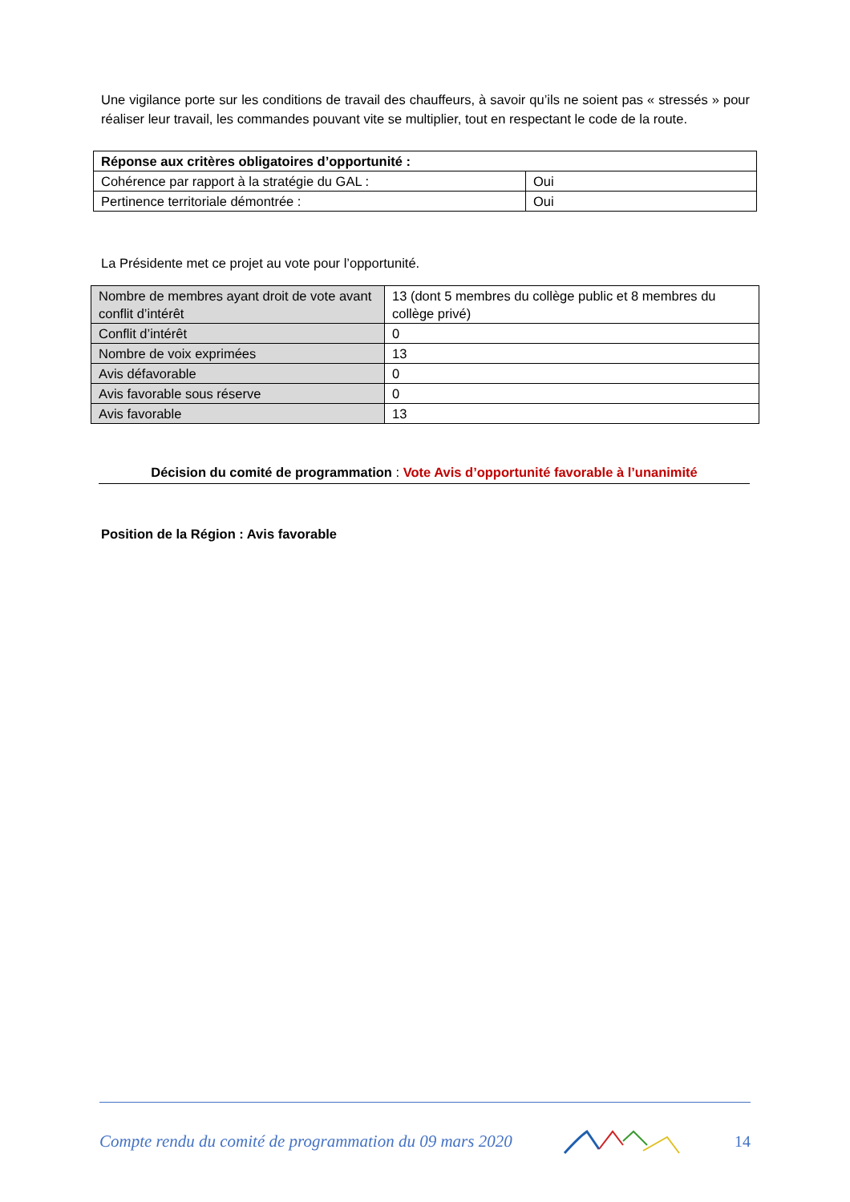Une vigilance porte sur les conditions de travail des chauffeurs, à savoir qu’ils ne soient pas « stressés » pour réaliser leur travail, les commandes pouvant vite se multiplier, tout en respectant le code de la route.
| Réponse aux critères obligatoires d’opportunité : | |
| Cohérence par rapport à la stratégie du GAL : | Oui |
| Pertinence territoriale démontrée : | Oui |
La Présidente met ce projet au vote pour l’opportunité.
| Nombre de membres ayant droit de vote avant conflit d’intérêt | 13 (dont 5 membres du collège public et 8 membres du collège privé) |
| Conflit d’intérêt | 0 |
| Nombre de voix exprimées | 13 |
| Avis défavorable | 0 |
| Avis favorable sous réserve | 0 |
| Avis favorable | 13 |
Décision du comité de programmation : Vote Avis d’opportunité favorable à l’unanimité
Position de la Région : Avis favorable
Compte rendu du comité de programmation du 09 mars 2020 14